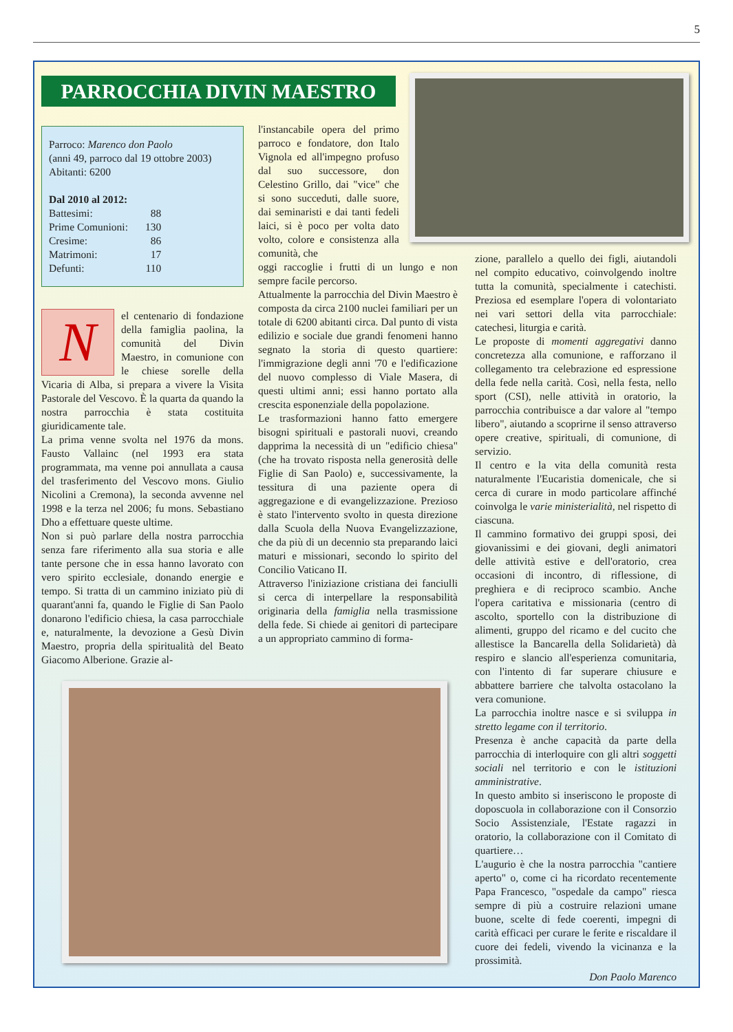5
PARROCCHIA DIVIN MAESTRO
Parroco: Marenco don Paolo
(anni 49, parroco dal 19 ottobre 2003)
Abitanti: 6200
Dal 2010 al 2012:
| Battesimi: | 88 |
| Prime Comunioni: | 130 |
| Cresime: | 86 |
| Matrimoni: | 17 |
| Defunti: | 110 |
Nel centenario di fondazione della famiglia paolina, la comunità del Divin Maestro, in comunione con le chiese sorelle della Vicaria di Alba, si prepara a vivere la Visita Pastorale del Vescovo. È la quarta da quando la nostra parrocchia è stata costituita giuridicamente tale.
La prima venne svolta nel 1976 da mons. Fausto Vallainc (nel 1993 era stata programmata, ma venne poi annullata a causa del trasferimento del Vescovo mons. Giulio Nicolini a Cremona), la seconda avvenne nel 1998 e la terza nel 2006; fu mons. Sebastiano Dho a effettuare queste ultime.
Non si può parlare della nostra parrocchia senza fare riferimento alla sua storia e alle tante persone che in essa hanno lavorato con vero spirito ecclesiale, donando energie e tempo. Si tratta di un cammino iniziato più di quarant'anni fa, quando le Figlie di San Paolo donarono l'edificio chiesa, la casa parrocchiale e, naturalmente, la devozione a Gesù Divin Maestro, propria della spiritualità del Beato Giacomo Alberione. Grazie al-
l'instancabile opera del primo parroco e fondatore, don Italo Vignola ed all'impegno profuso dal suo successore, don Celestino Grillo, dai "vice" che si sono succeduti, dalle suore, dai seminaristi e dai tanti fedeli laici, si è poco per volta dato volto, colore e consistenza alla comunità, che
oggi raccoglie i frutti di un lungo e non sempre facile percorso.
Attualmente la parrocchia del Divin Maestro è composta da circa 2100 nuclei familiari per un totale di 6200 abitanti circa. Dal punto di vista edilizio e sociale due grandi fenomeni hanno segnato la storia di questo quartiere: l'immigrazione degli anni '70 e l'edificazione del nuovo complesso di Viale Masera, di questi ultimi anni; essi hanno portato alla crescita esponenziale della popolazione.
Le trasformazioni hanno fatto emergere bisogni spirituali e pastorali nuovi, creando dapprima la necessità di un "edificio chiesa" (che ha trovato risposta nella generosità delle Figlie di San Paolo) e, successivamente, la tessitura di una paziente opera di aggregazione e di evangelizzazione. Prezioso è stato l'intervento svolto in questa direzione dalla Scuola della Nuova Evangelizzazione, che da più di un decennio sta preparando laici maturi e missionari, secondo lo spirito del Concilio Vaticano II.
Attraverso l'iniziazione cristiana dei fanciulli si cerca di interpellare la responsabilità originaria della famiglia nella trasmissione della fede. Si chiede ai genitori di partecipare a un appropriato cammino di forma-
zione, parallelo a quello dei figli, aiutandoli nel compito educativo, coinvolgendo inoltre tutta la comunità, specialmente i catechisti. Preziosa ed esemplare l'opera di volontariato nei vari settori della vita parrocchiale: catechesi, liturgia e carità.
Le proposte di momenti aggregativi danno concretezza alla comunione, e rafforzano il collegamento tra celebrazione ed espressione della fede nella carità. Così, nella festa, nello sport (CSI), nelle attività in oratorio, la parrocchia contribuisce a dar valore al "tempo libero", aiutando a scoprirne il senso attraverso opere creative, spirituali, di comunione, di servizio.
Il centro e la vita della comunità resta naturalmente l'Eucaristia domenicale, che si cerca di curare in modo particolare affinché coinvolga le varie ministerialità, nel rispetto di ciascuna.
Il cammino formativo dei gruppi sposi, dei giovanissimi e dei giovani, degli animatori delle attività estive e dell'oratorio, crea occasioni di incontro, di riflessione, di preghiera e di reciproco scambio. Anche l'opera caritativa e missionaria (centro di ascolto, sportello con la distribuzione di alimenti, gruppo del ricamo e del cucito che allestisce la Bancarella della Solidarietà) dà respiro e slancio all'esperienza comunitaria, con l'intento di far superare chiusure e abbattere barriere che talvolta ostacolano la vera comunione.
La parrocchia inoltre nasce e si sviluppa in stretto legame con il territorio.
Presenza è anche capacità da parte della parrocchia di interloquire con gli altri soggetti sociali nel territorio e con le istituzioni amministrative.
In questo ambito si inseriscono le proposte di doposcuola in collaborazione con il Consorzio Socio Assistenziale, l'Estate ragazzi in oratorio, la collaborazione con il Comitato di quartiere…
L'augurio è che la nostra parrocchia "cantiere aperto" o, come ci ha ricordato recentemente Papa Francesco, "ospedale da campo" riesca sempre di più a costruire relazioni umane buone, scelte di fede coerenti, impegni di carità efficaci per curare le ferite e riscaldare il cuore dei fedeli, vivendo la vicinanza e la prossimità.
Don Paolo Marenco